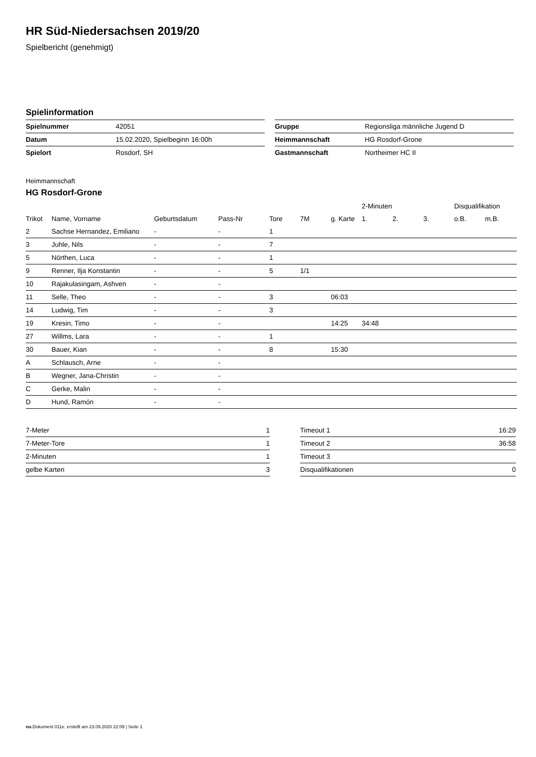HR Süd-Niedersachsen 2019/20
Spielbericht (genehmigt)
Spielinformation
| Spielnummer | 42051 |
| Datum | 15.02.2020, Spielbeginn 16:00h |
| Spielort | Rosdorf, SH |
| Gruppe | Regionsliga männliche Jugend D |
| Heimmannschaft | HG Rosdorf-Grone |
| Gastmannschaft | Northeimer HC II |
Heimmannschaft
HG Rosdorf-Grone
| | | | | | | | 2-Minuten | | | Disqualifikation | |
| --- | --- | --- | --- | --- | --- | --- | --- | --- | --- | --- | --- |
| Trikot | Name, Vorname | Geburtsdatum | Pass-Nr | Tore | 7M | g. Karte | 1. | 2. | 3. | o.B. | m.B. |
| 2 | Sachse Hernandez, Emiliano | - | - | 1 | | | | | | | |
| 3 | Juhle, Nils | - | - | 7 | | | | | | | |
| 5 | Nörthen, Luca | - | - | 1 | | | | | | | |
| 9 | Renner, Ilja Konstantin | - | - | 5 | 1/1 | | | | | | |
| 10 | Rajakulasingam, Ashven | - | - | | | | | | | | |
| 11 | Selle, Theo | - | - | 3 | | 06:03 | | | | | |
| 14 | Ludwig, Tim | - | - | 3 | | | | | | | |
| 19 | Kresin, Timo | - | - | | | 14:25 | 34:48 | | | | |
| 27 | Willms, Lara | - | - | 1 | | | | | | | |
| 30 | Bauer, Kian | - | - | 8 | | 15:30 | | | | | |
| A | Schlausch, Arne | - | - | | | | | | | | |
| B | Wegner, Jana-Christin | - | - | | | | | | | | |
| C | Gerke, Malin | - | - | | | | | | | | |
| D | Hund, Ramón | - | - | | | | | | | | |
| 7-Meter | 1 |
| 7-Meter-Tore | 1 |
| 2-Minuten | 1 |
| gelbe Karten | 3 |
| Timeout 1 | 16:29 |
| Timeout 2 | 36:58 |
| Timeout 3 | |
| Disqualifikationen | 0 |
nu.Dokument 011e, erstellt am 23.09.2020 22:09 | Seite 1